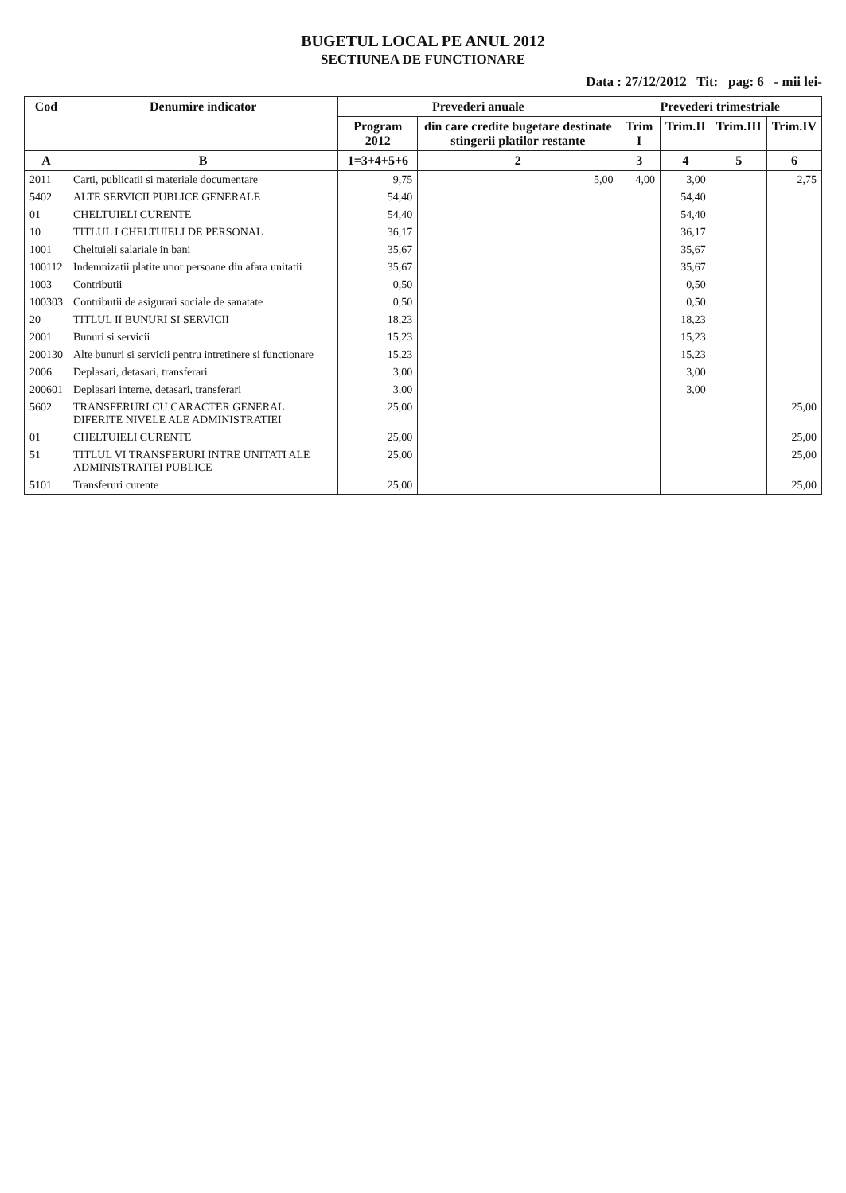BUGETUL LOCAL PE ANUL 2012
SECTIUNEA DE FUNCTIONARE
Data : 27/12/2012 Tit: pag: 6 - mii lei-
| Cod | Denumire indicator | Prevederi anuale | | Prevederi trimestriale | | | |
| --- | --- | --- | --- | --- | --- | --- | --- |
| | | Program 2012 | din care credite bugetare destinate stingerii platilor restante | Trim I | Trim.II | Trim.III | Trim.IV |
| A | B | 1=3+4+5+6 | 2 | 3 | 4 | 5 | 6 |
| 2011 | Carti, publicatii si materiale documentare | 9,75 | 5,00 | 4,00 | 3,00 | | 2,75 |
| 5402 | ALTE SERVICII PUBLICE GENERALE | 54,40 | | | 54,40 | | |
| 01 | CHELTUIELI CURENTE | 54,40 | | | 54,40 | | |
| 10 | TITLUL I CHELTUIELI DE PERSONAL | 36,17 | | | 36,17 | | |
| 1001 | Cheltuieli salariale in bani | 35,67 | | | 35,67 | | |
| 100112 | Indemnizatii platite unor persoane din afara unitatii | 35,67 | | | 35,67 | | |
| 1003 | Contributii | 0,50 | | | 0,50 | | |
| 100303 | Contributii de asigurari sociale de sanatate | 0,50 | | | 0,50 | | |
| 20 | TITLUL II BUNURI SI SERVICII | 18,23 | | | 18,23 | | |
| 2001 | Bunuri si servicii | 15,23 | | | 15,23 | | |
| 200130 | Alte bunuri si servicii pentru intretinere si functionare | 15,23 | | | 15,23 | | |
| 2006 | Deplasari, detasari, transferari | 3,00 | | | 3,00 | | |
| 200601 | Deplasari interne, detasari, transferari | 3,00 | | | 3,00 | | |
| 5602 | TRANSFERURI CU CARACTER GENERAL DIFERITE NIVELE ALE ADMINISTRATIEI | 25,00 | | | | | 25,00 |
| 01 | CHELTUIELI CURENTE | 25,00 | | | | | 25,00 |
| 51 | TITLUL VI TRANSFERURI INTRE UNITATI ALE ADMINISTRATIEI PUBLICE | 25,00 | | | | | 25,00 |
| 5101 | Transferuri curente | 25,00 | | | | | 25,00 |